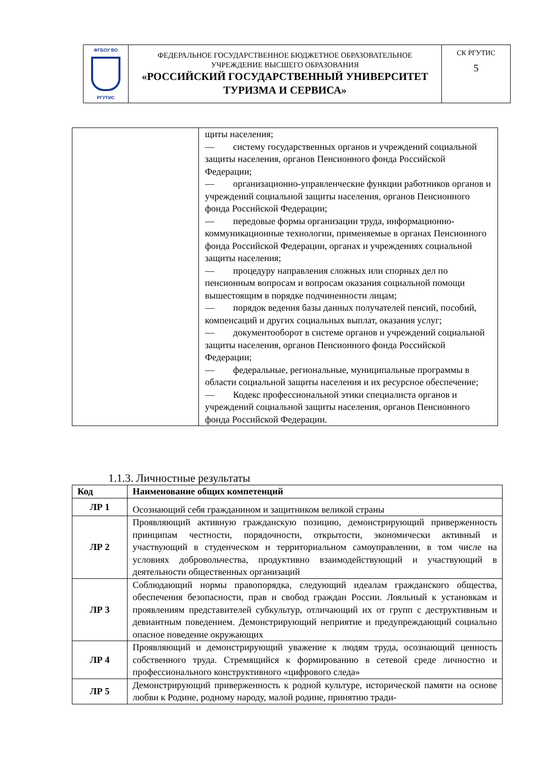| ФГБОУ ВО РГУТИС | ФЕДЕРАЛЬНОЕ ГОСУДАРСТВЕННОЕ БЮДЖЕТНОЕ ОБРАЗОВАТЕЛЬНОЕ УЧРЕЖДЕНИЕ ВЫСШЕГО ОБРАЗОВАНИЯ «РОССИЙСКИЙ ГОСУДАРСТВЕННЫЙ УНИВЕРСИТЕТ ТУРИЗМА И СЕРВИСА» | СК РГУТИС 5 |
| | щиты населения; — систему государственных органов и учреждений социальной защиты населения, органов Пенсионного фонда Российской Федерации; — организационно-управленческие функции работников органов и учреждений социальной защиты населения, органов Пенсионного фонда Российской Федерации; — передовые формы организации труда, информационно-коммуникационные технологии, применяемые в органах Пенсионного фонда Российской Федерации, органах и учреждениях социальной защиты населения; — процедуру направления сложных или спорных дел по пенсионным вопросам и вопросам оказания социальной помощи вышестоящим в порядке подчиненности лицам; — порядок ведения базы данных получателей пенсий, пособий, компенсаций и других социальных выплат, оказания услуг; — документооборот в системе органов и учреждений социальной защиты населения, органов Пенсионного фонда Российской Федерации; — федеральные, региональные, муниципальные программы в области социальной защиты населения и их ресурсное обеспечение; — Кодекс профессиональной этики специалиста органов и учреждений социальной защиты населения, органов Пенсионного фонда Российской Федерации. |
1.1.3. Личностные результаты
| Код | Наименование общих компетенций |
| --- | --- |
| ЛР 1 | Осознающий себя гражданином и защитником великой страны |
| ЛР 2 | Проявляющий активную гражданскую позицию, демонстрирующий приверженность принципам честности, порядочности, открытости, экономически активный и участвующий в студенческом и территориальном самоуправлении, в том числе на условиях добровольчества, продуктивно взаимодействующий и участвующий в деятельности общественных организаций |
| ЛР 3 | Соблюдающий нормы правопорядка, следующий идеалам гражданского общества, обеспечения безопасности, прав и свобод граждан России. Лояльный к установкам и проявлениям представителей субкультур, отличающий их от групп с деструктивным и девиантным поведением. Демонстрирующий неприятие и предупреждающий социально опасное поведение окружающих |
| ЛР 4 | Проявляющий и демонстрирующий уважение к людям труда, осознающий ценность собственного труда. Стремящийся к формированию в сетевой среде личностно и профессионального конструктивного «цифрового следа» |
| ЛР 5 | Демонстрирующий приверженность к родной культуре, исторической памяти на основе любви к Родине, родному народу, малой родине, принятию тради- |